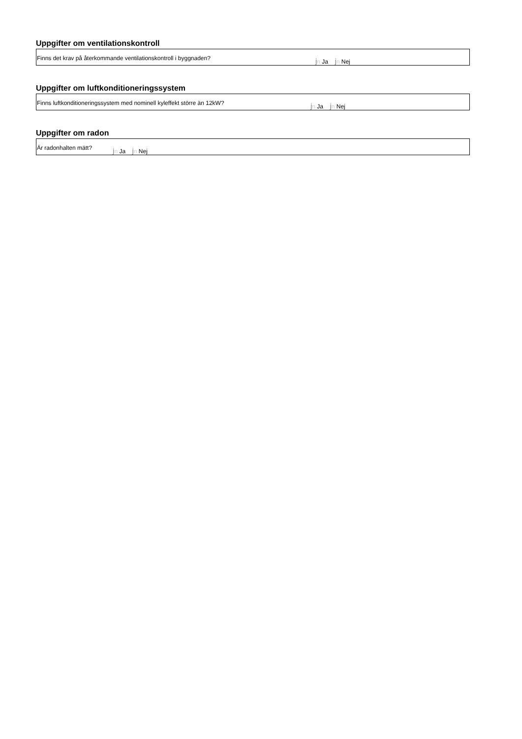Uppgifter om ventilationskontroll
Finns det krav på återkommande ventilationskontroll i byggnaden? jn Ja jn Nej
Uppgifter om luftkonditioneringssystem
Finns luftkonditioneringssystem med nominell kyleffekt större än 12kW? jn Ja jn Nej
Uppgifter om radon
Är radonhalten mätt? jn Ja jn Nej